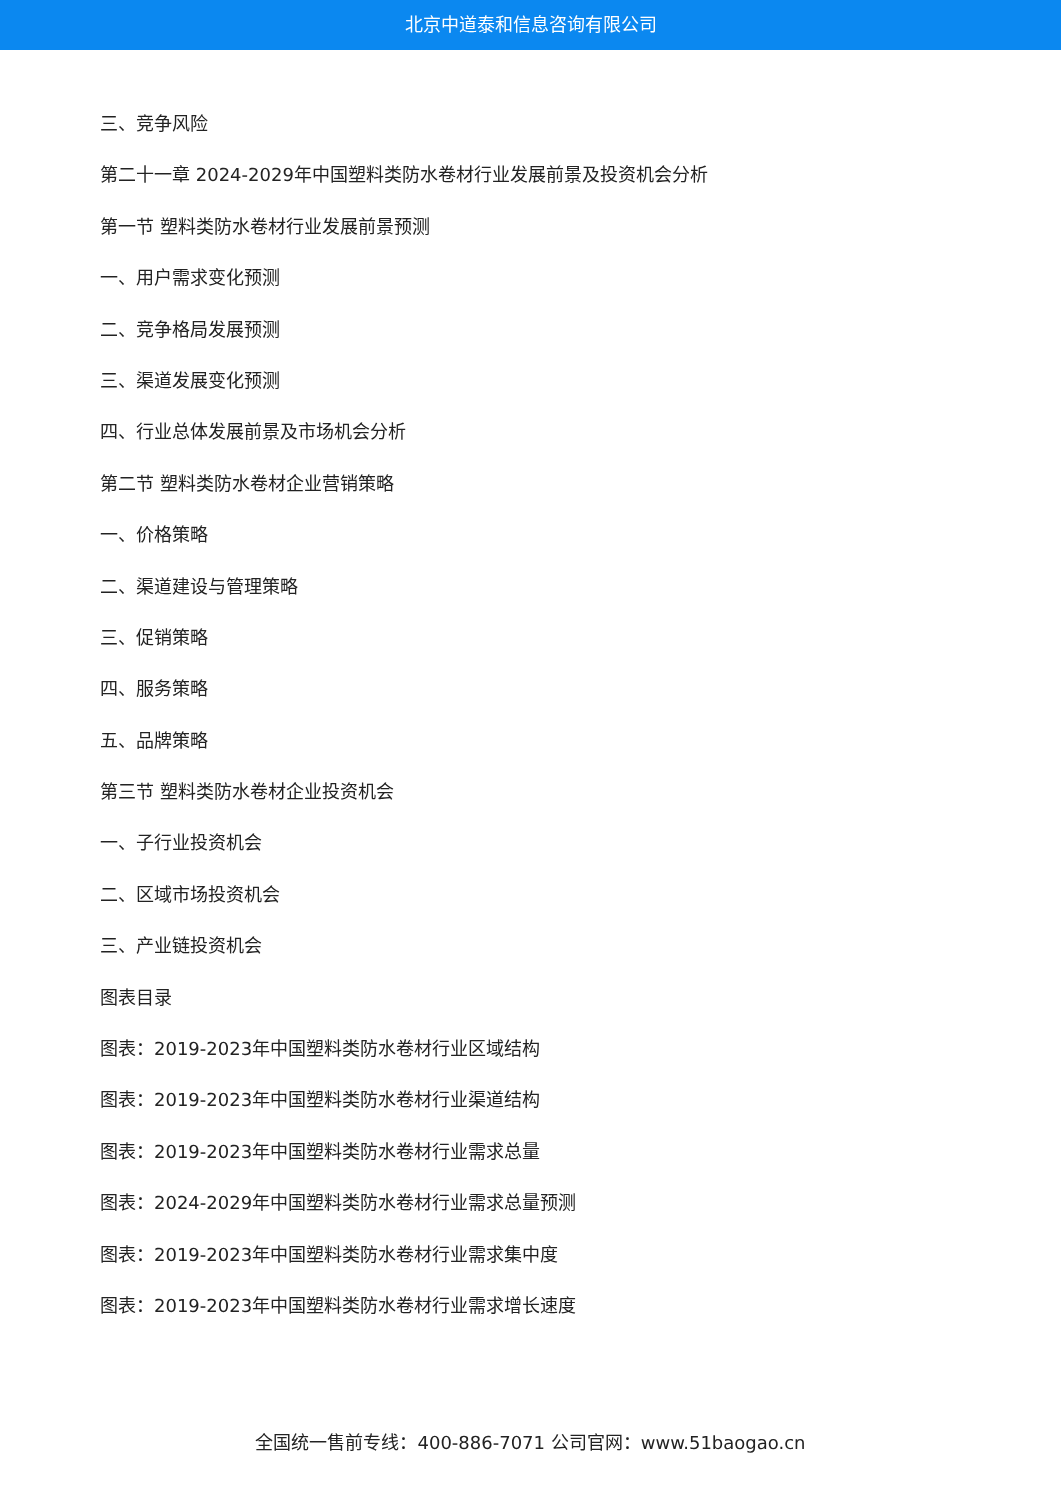北京中道泰和信息咨询有限公司
三、竞争风险
第二十一章 2024-2029年中国塑料类防水卷材行业发展前景及投资机会分析
第一节 塑料类防水卷材行业发展前景预测
一、用户需求变化预测
二、竞争格局发展预测
三、渠道发展变化预测
四、行业总体发展前景及市场机会分析
第二节 塑料类防水卷材企业营销策略
一、价格策略
二、渠道建设与管理策略
三、促销策略
四、服务策略
五、品牌策略
第三节 塑料类防水卷材企业投资机会
一、子行业投资机会
二、区域市场投资机会
三、产业链投资机会
图表目录
图表：2019-2023年中国塑料类防水卷材行业区域结构
图表：2019-2023年中国塑料类防水卷材行业渠道结构
图表：2019-2023年中国塑料类防水卷材行业需求总量
图表：2024-2029年中国塑料类防水卷材行业需求总量预测
图表：2019-2023年中国塑料类防水卷材行业需求集中度
图表：2019-2023年中国塑料类防水卷材行业需求增长速度
全国统一售前专线：400-886-7071 公司官网：www.51baogao.cn